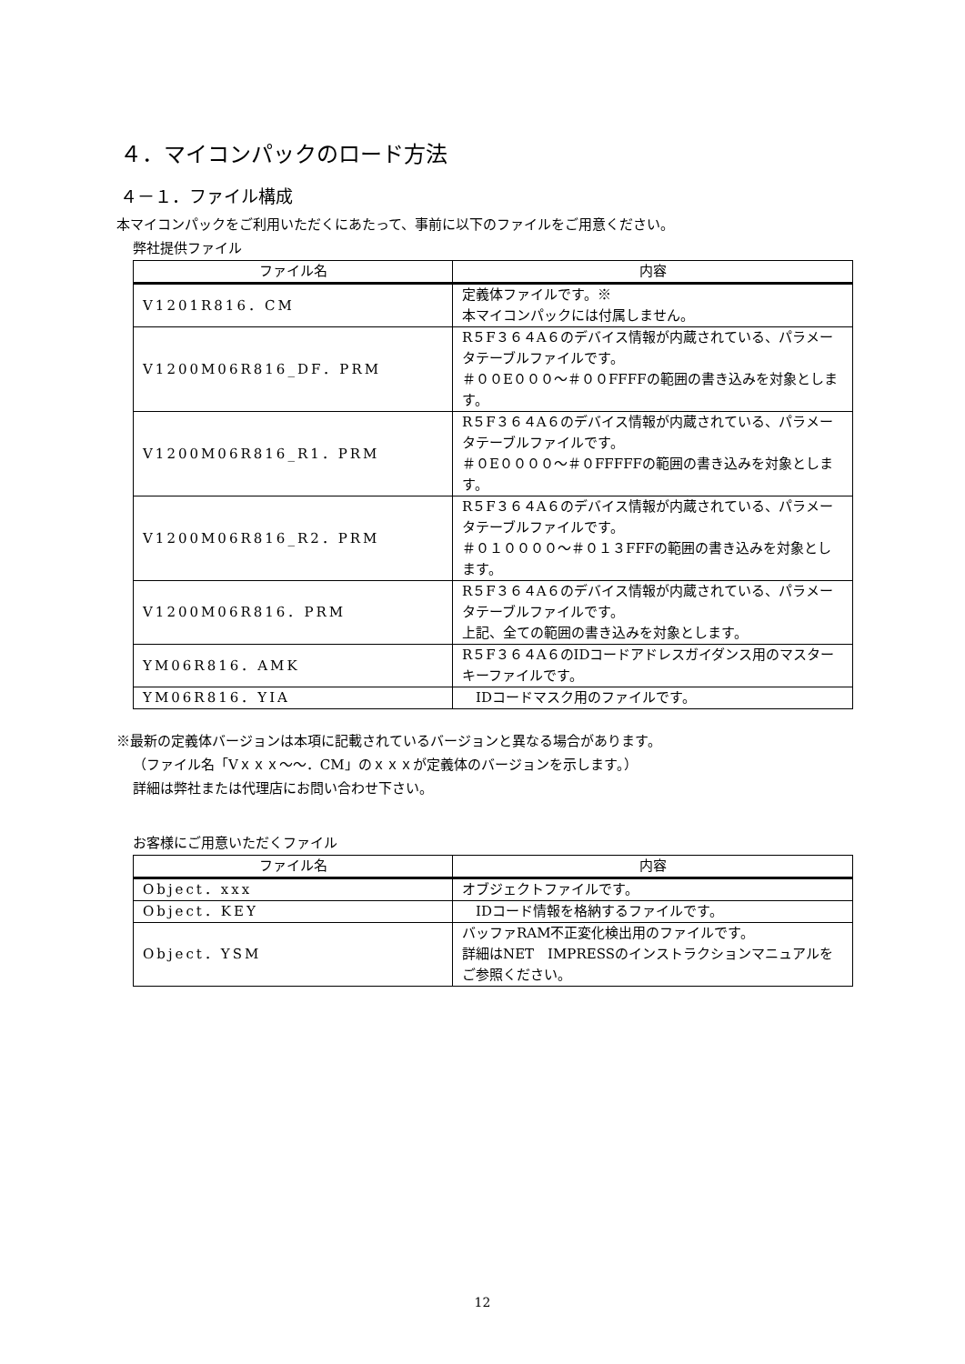４．マイコンパックのロード方法
４－１．ファイル構成
本マイコンパックをご利用いただくにあたって、事前に以下のファイルをご用意ください。
弊社提供ファイル
| ファイル名 | 内容 |
| --- | --- |
| V1201R816．CM | 定義体ファイルです。※ 本マイコンパックには付属しません。 |
| V1200M06R816_DF．PRM | R５F３６４A６のデバイス情報が内蔵されている、パラメータテーブルファイルです。 ＃００E０００～＃００FFFFの範囲の書き込みを対象とします。 |
| V1200M06R816_R1．PRM | R５F３６４A６のデバイス情報が内蔵されている、パラメータテーブルファイルです。 ＃０E００００～＃０FFFFFの範囲の書き込みを対象とします。 |
| V1200M06R816_R2．PRM | R５F３６４A６のデバイス情報が内蔵されている、パラメータテーブルファイルです。 ＃０１００００～＃０１３FFFの範囲の書き込みを対象とします。 |
| V1200M06R816．PRM | R５F３６４A６のデバイス情報が内蔵されている、パラメータテーブルファイルです。 上記、全ての範囲の書き込みを対象とします。 |
| YM06R816．AMK | R５F３６４A６のIDコードアドレスガイダンス用のマスターキーファイルです。 |
| YM06R816．YIA | IDコードマスク用のファイルです。 |
※最新の定義体バージョンは本項に記載されているバージョンと異なる場合があります。
（ファイル名「Vｘｘｘ～～．CM」のｘｘｘが定義体のバージョンを示します。）
詳細は弊社または代理店にお問い合わせ下さい。
お客様にご用意いただくファイル
| ファイル名 | 内容 |
| --- | --- |
| Object．xxx | オブジェクトファイルです。 |
| Object．KEY | IDコード情報を格納するファイルです。 |
| Object．YSM | バッファRAM不正変化検出用のファイルです。 詳細はNET IMPRESSのインストラクションマニュアルをご参照ください。 |
12